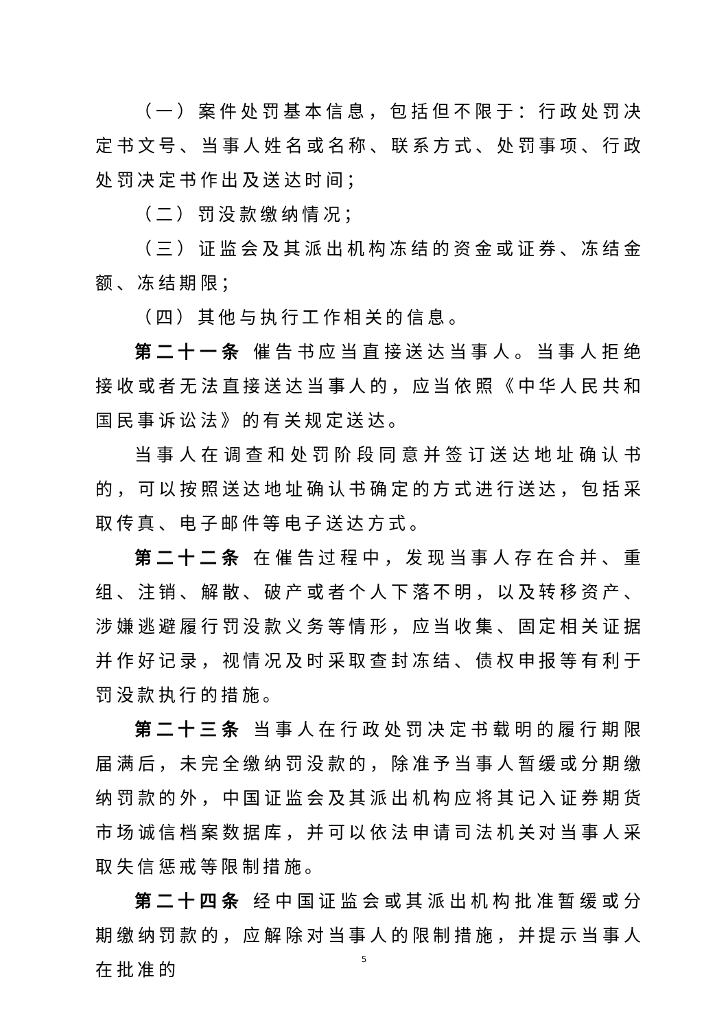（一）案件处罚基本信息，包括但不限于：行政处罚决定书文号、当事人姓名或名称、联系方式、处罚事项、行政处罚决定书作出及送达时间；
（二）罚没款缴纳情况；
（三）证监会及其派出机构冻结的资金或证券、冻结金额、冻结期限；
（四）其他与执行工作相关的信息。
第二十一条 催告书应当直接送达当事人。当事人拒绝接收或者无法直接送达当事人的，应当依照《中华人民共和国民事诉讼法》的有关规定送达。
当事人在调查和处罚阶段同意并签订送达地址确认书的，可以按照送达地址确认书确定的方式进行送达，包括采取传真、电子邮件等电子送达方式。
第二十二条 在催告过程中，发现当事人存在合并、重组、注销、解散、破产或者个人下落不明，以及转移资产、涉嫌逃避履行罚没款义务等情形，应当收集、固定相关证据并作好记录，视情况及时采取查封冻结、债权申报等有利于罚没款执行的措施。
第二十三条 当事人在行政处罚决定书载明的履行期限届满后，未完全缴纳罚没款的，除准予当事人暂缓或分期缴纳罚款的外，中国证监会及其派出机构应将其记入证券期货市场诚信档案数据库，并可以依法申请司法机关对当事人采取失信惩戒等限制措施。
第二十四条 经中国证监会或其派出机构批准暂缓或分期缴纳罚款的，应解除对当事人的限制措施，并提示当事人在批准的
5